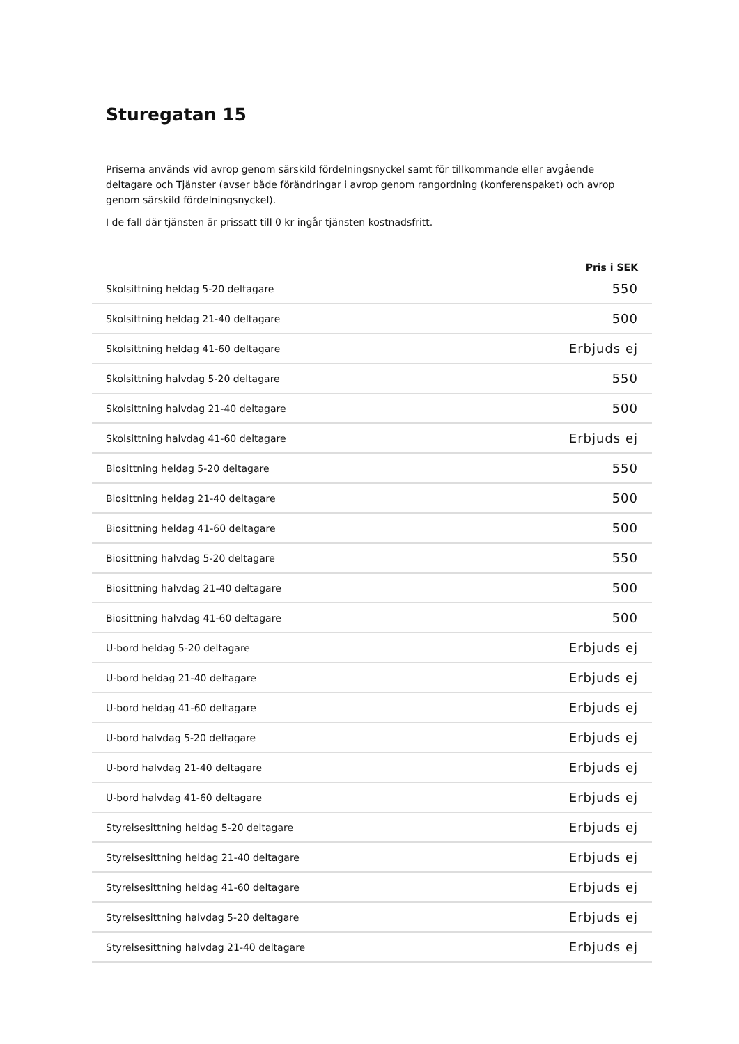Sturegatan 15
Priserna används vid avrop genom särskild fördelningsnyckel samt för tillkommande eller avgående deltagare och Tjänster (avser både förändringar i avrop genom rangordning (konferenspaket) och avrop genom särskild fördelningsnyckel).
I de fall där tjänsten är prissatt till 0 kr ingår tjänsten kostnadsfritt.
| | Pris i SEK |
| --- | --- |
| Skolsittning heldag 5-20 deltagare | 550 |
| Skolsittning heldag 21-40 deltagare | 500 |
| Skolsittning heldag 41-60 deltagare | Erbjuds ej |
| Skolsittning halvdag 5-20 deltagare | 550 |
| Skolsittning halvdag 21-40 deltagare | 500 |
| Skolsittning halvdag 41-60 deltagare | Erbjuds ej |
| Biosittning heldag 5-20 deltagare | 550 |
| Biosittning heldag 21-40 deltagare | 500 |
| Biosittning heldag 41-60 deltagare | 500 |
| Biosittning halvdag 5-20 deltagare | 550 |
| Biosittning halvdag 21-40 deltagare | 500 |
| Biosittning halvdag 41-60 deltagare | 500 |
| U-bord heldag 5-20 deltagare | Erbjuds ej |
| U-bord heldag 21-40 deltagare | Erbjuds ej |
| U-bord heldag 41-60 deltagare | Erbjuds ej |
| U-bord halvdag 5-20 deltagare | Erbjuds ej |
| U-bord halvdag 21-40 deltagare | Erbjuds ej |
| U-bord halvdag 41-60 deltagare | Erbjuds ej |
| Styrelsesittning heldag 5-20 deltagare | Erbjuds ej |
| Styrelsesittning heldag 21-40 deltagare | Erbjuds ej |
| Styrelsesittning heldag 41-60 deltagare | Erbjuds ej |
| Styrelsesittning halvdag 5-20 deltagare | Erbjuds ej |
| Styrelsesittning halvdag 21-40 deltagare | Erbjuds ej |